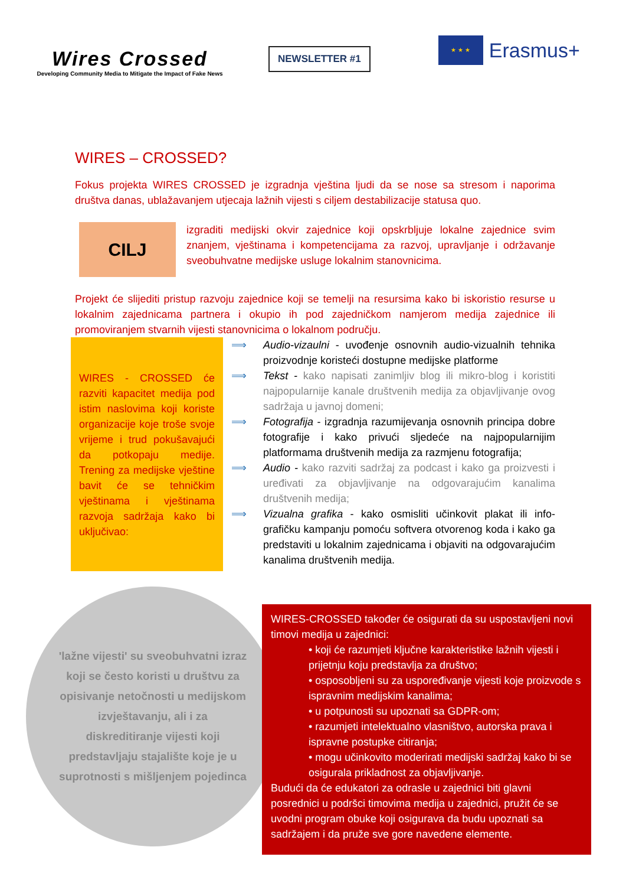Wires Crossed
Developing Community Media to Mitigate the Impact of Fake News
NEWSLETTER #1
★ ★ ★
Erasmus+
WIRES – CROSSED?
Fokus projekta WIRES CROSSED je izgradnja vještina ljudi da se nose sa stresom i naporima društva danas, ublažavanjem utjecaja lažnih vijesti s ciljem destabilizacije statusa quo.
CILJ
izgraditi medijski okvir zajednice koji opskrbljuje lokalne zajednice svim znanjem, vještinama i kompetencijama za razvoj, upravljanje i održavanje sveobuhvatne medijske usluge lokalnim stanovnicima.
Projekt će slijediti pristup razvoju zajednice koji se temelji na resursima kako bi iskoristio resurse u lokalnim zajednicama partnera i okupio ih pod zajedničkom namjerom medija zajednice ili promoviranjem stvarnih vijesti stanovnicima o lokalnom području.
WIRES - CROSSED će razviti kapacitet medija pod istim naslovima koji koriste organizacije koje troše svoje vrijeme i trud pokušavajući da potkopaju medije. Trening za medijske vještine bavit će se tehničkim vještinama i vještinama razvoja sadržaja kako bi uključivao:
⟹ Audio-vizaulni - uvođenje osnovnih audio-vizualnih tehnika proizvodnje koristeći dostupne medijske platforme
⟹ Tekst - kako napisati zanimljiv blog ili mikro-blog i koristiti najpopularnije kanale društvenih medija za objavljivanje ovog sadržaja u javnoj domeni;
⟹ Fotografija - izgradnja razumijevanja osnovnih principa dobre fotografije i kako privući sljedeće na najpopularnijim platformama društvenih medija za razmjenu fotografija;
⟹ Audio - kako razviti sadržaj za podcast i kako ga proizvesti i uređivati za objavljivanje na odgovarajućim kanalima društvenih medija;
⟹ Vizualna grafika - kako osmisliti učinkovit plakat ili info-grafičku kampanju pomoću softvera otvorenog koda i kako ga predstaviti u lokalnim zajednicama i objaviti na odgovarajućim kanalima društvenih medija.
'lažne vijesti' su sveobuhvatni izraz koji se često koristi u društvu za opisivanje netočnosti u medijskom izvještavanju, ali i za diskreditiranje vijesti koji predstavljaju stajalište koje je u suprotnosti s mišljenjem pojedinca
WIRES-CROSSED također će osigurati da su uspostavljeni novi timovi medija u zajednici:
• koji će razumjeti ključne karakteristike lažnih vijesti i prijetnju koju predstavlja za društvo;
• osposobljeni su za uspoređivanje vijesti koje proizvode s ispravnim medijskim kanalima;
• u potpunosti su upoznati sa GDPR-om;
• razumjeti intelektualno vlasništvo, autorska prava i ispravne postupke citiranja;
• mogu učinkovito moderirati medijski sadržaj kako bi se osigurala prikladnost za objavljivanje.
Budući da će edukatori za odrasle u zajednici biti glavni posrednici u podršci timovima medija u zajednici, pružit će se uvodni program obuke koji osigurava da budu upoznati sa sadržajem i da pruže sve gore navedene elemente.